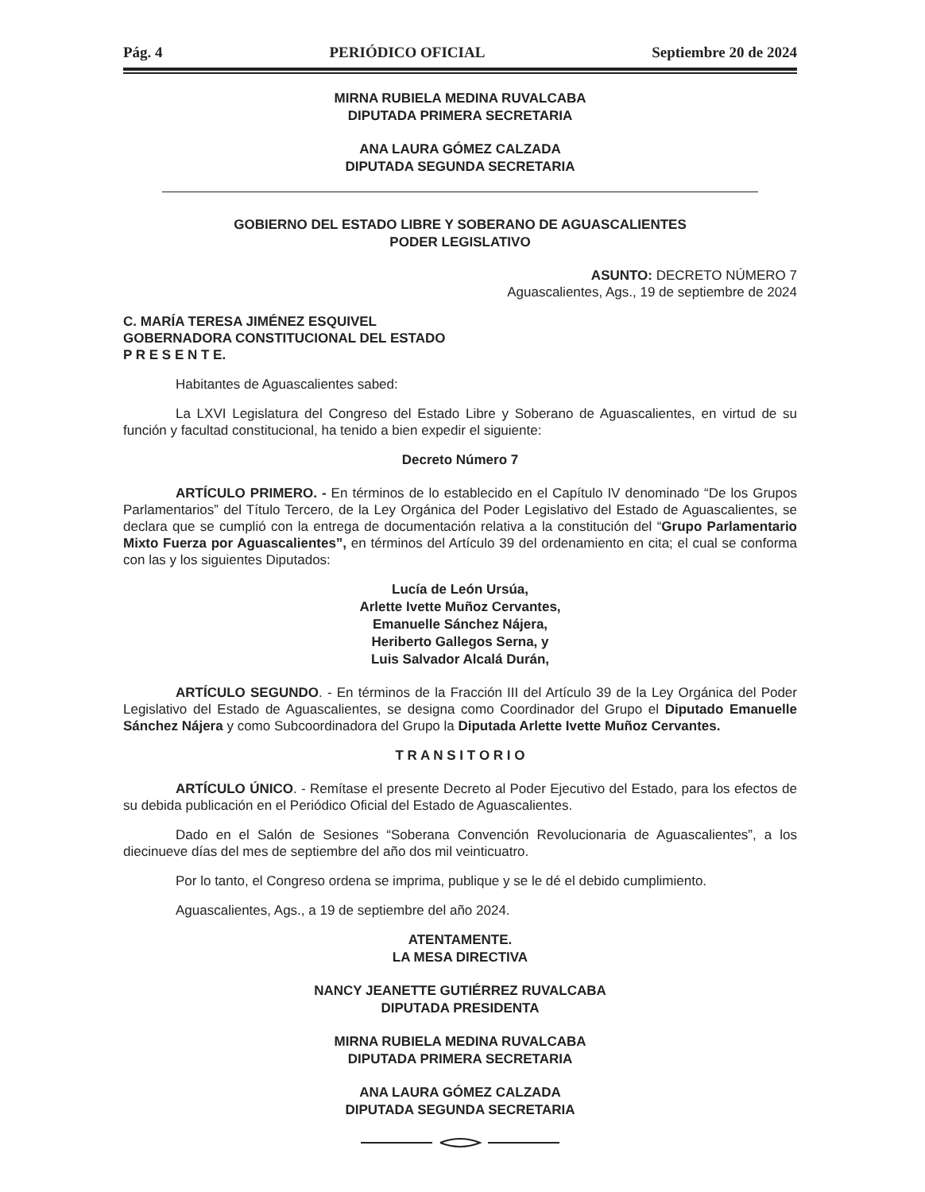Pág. 4 PERIÓDICO OFICIAL Septiembre 20 de 2024
MIRNA RUBIELA MEDINA RUVALCABA
DIPUTADA PRIMERA SECRETARIA
ANA LAURA GÓMEZ CALZADA
DIPUTADA SEGUNDA SECRETARIA
GOBIERNO DEL ESTADO LIBRE Y SOBERANO DE AGUASCALIENTES
PODER LEGISLATIVO
ASUNTO: DECRETO NÚMERO 7
Aguascalientes, Ags., 19 de septiembre de 2024
C. MARÍA TERESA JIMÉNEZ ESQUIVEL
GOBERNADORA CONSTITUCIONAL DEL ESTADO
P R E S E N T E.
Habitantes de Aguascalientes sabed:
La LXVI Legislatura del Congreso del Estado Libre y Soberano de Aguascalientes, en virtud de su función y facultad constitucional, ha tenido a bien expedir el siguiente:
Decreto Número 7
ARTÍCULO PRIMERO. - En términos de lo establecido en el Capítulo IV denominado “De los Grupos Parlamentarios” del Título Tercero, de la Ley Orgánica del Poder Legislativo del Estado de Aguascalientes, se declara que se cumplió con la entrega de documentación relativa a la constitución del “Grupo Parlamentario Mixto Fuerza por Aguascalientes”, en términos del Artículo 39 del ordenamiento en cita; el cual se conforma con las y los siguientes Diputados:
Lucía de León Ursúa,
Arlette Ivette Muñoz Cervantes,
Emanuelle Sánchez Nájera,
Heriberto Gallegos Serna, y
Luis Salvador Alcalá Durán,
ARTÍCULO SEGUNDO. - En términos de la Fracción III del Artículo 39 de la Ley Orgánica del Poder Legislativo del Estado de Aguascalientes, se designa como Coordinador del Grupo el Diputado Emanuelle Sánchez Nájera y como Subcoordinadora del Grupo la Diputada Arlette Ivette Muñoz Cervantes.
T R A N S I T O R I O
ARTÍCULO ÚNICO. - Remítase el presente Decreto al Poder Ejecutivo del Estado, para los efectos de su debida publicación en el Periódico Oficial del Estado de Aguascalientes.
Dado en el Salón de Sesiones “Soberana Convención Revolucionaria de Aguascalientes”, a los diecinueve días del mes de septiembre del año dos mil veinticuatro.
Por lo tanto, el Congreso ordena se imprima, publique y se le dé el debido cumplimiento.
Aguascalientes, Ags., a 19 de septiembre del año 2024.
ATENTAMENTE.
LA MESA DIRECTIVA
NANCY JEANETTE GUTIÉRREZ RUVALCABA
DIPUTADA PRESIDENTA
MIRNA RUBIELA MEDINA RUVALCABA
DIPUTADA PRIMERA SECRETARIA
ANA LAURA GÓMEZ CALZADA
DIPUTADA SEGUNDA SECRETARIA